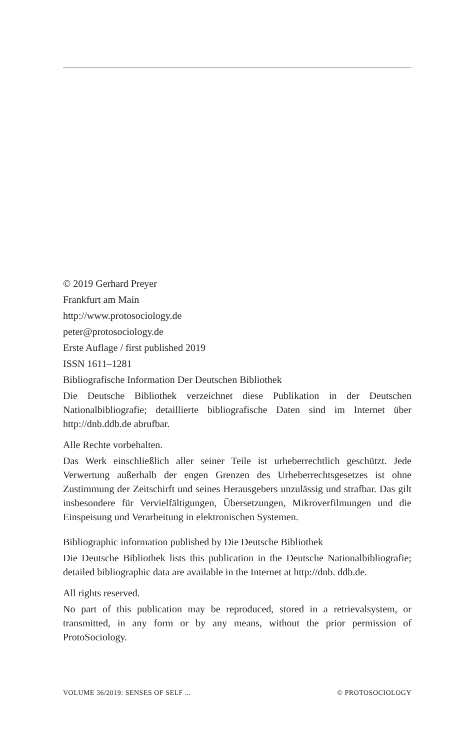© 2019 Gerhard Preyer
Frankfurt am Main
http://www.protosociology.de
peter@protosociology.de
Erste Auflage / first published 2019
ISSN 1611–1281
Bibliografische Information Der Deutschen Bibliothek
Die Deutsche Bibliothek verzeichnet diese Publikation in der Deutschen Nationalbibliografie; detaillierte bibliografische Daten sind im Internet über http://dnb.ddb.de abrufbar.
Alle Rechte vorbehalten.
Das Werk einschließlich aller seiner Teile ist urheberrechtlich geschützt. Jede Verwertung außerhalb der engen Grenzen des Urheberrechtsgesetzes ist ohne Zustimmung der Zeitschirft und seines Herausgebers unzulässig und strafbar. Das gilt insbesondere für Vervielfältigungen, Übersetzungen, Mikroverfilmungen und die Einspeisung und Verarbeitung in elektronischen Systemen.
Bibliographic information published by Die Deutsche Bibliothek
Die Deutsche Bibliothek lists this publication in the Deutsche Nationalbibliografie; detailed bibliographic data are available in the Internet at http://dnb. ddb.de.
All rights reserved.
No part of this publication may be reproduced, stored in a retrievalsystem, or transmitted, in any form or by any means, without the prior permission of ProtoSociology.
VOLUME 36/2019: SENSES OF SELF ... © PROTOSOCIOLOGY